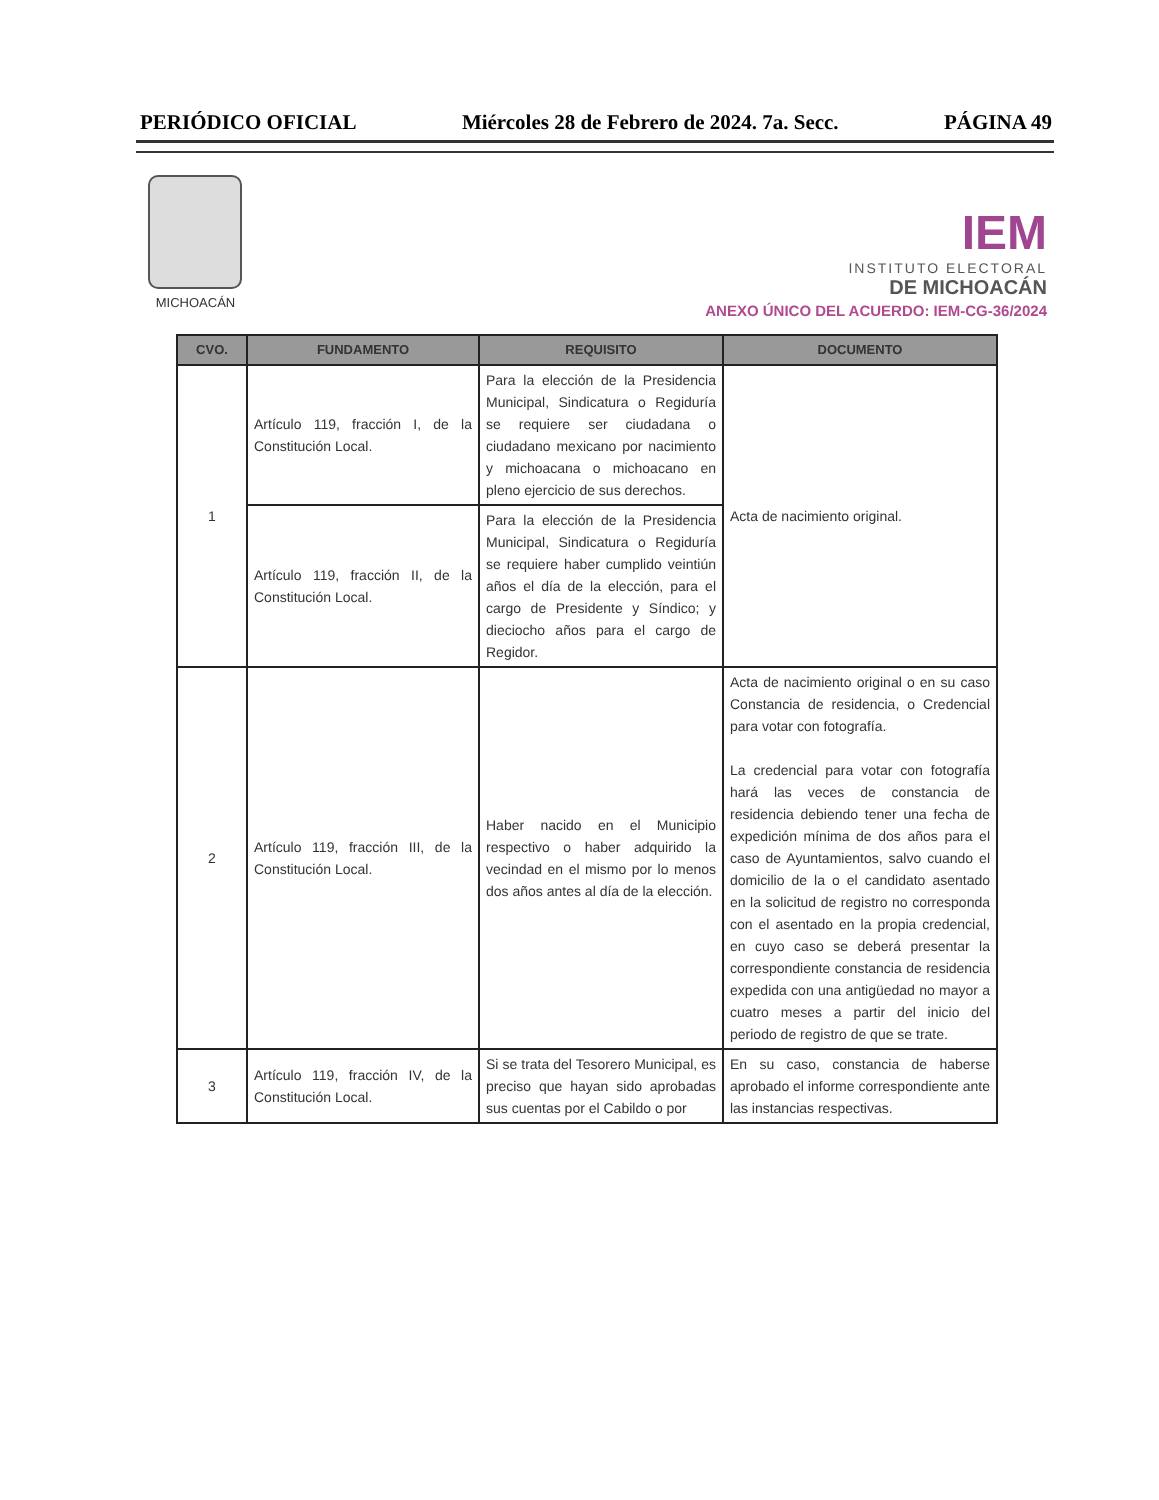PERIÓDICO OFICIAL Miércoles 28 de Febrero de 2024. 7a. Secc. PÁGINA 49
MICHOACÁN
IEM
INSTITUTO ELECTORAL
DE MICHOACÁN
ANEXO ÚNICO DEL ACUERDO: IEM-CG-36/2024
| CVO. | FUNDAMENTO | REQUISITO | DOCUMENTO |
| --- | --- | --- | --- |
| 1 | Artículo 119, fracción I, de la Constitución Local. | Para la elección de la Presidencia Municipal, Sindicatura o Regiduría se requiere ser ciudadana o ciudadano mexicano por nacimiento y michoacana o michoacano en pleno ejercicio de sus derechos. | Acta de nacimiento original. |
| | Artículo 119, fracción II, de la Constitución Local. | Para la elección de la Presidencia Municipal, Sindicatura o Regiduría se requiere haber cumplido veintiún años el día de la elección, para el cargo de Presidente y Síndico; y dieciocho años para el cargo de Regidor. | |
| 2 | Artículo 119, fracción III, de la Constitución Local. | Haber nacido en el Municipio respectivo o haber adquirido la vecindad en el mismo por lo menos dos años antes al día de la elección. | Acta de nacimiento original o en su caso Constancia de residencia, o Credencial para votar con fotografía. La credencial para votar con fotografía hará las veces de constancia de residencia debiendo tener una fecha de expedición mínima de dos años para el caso de Ayuntamientos, salvo cuando el domicilio de la o el candidato asentado en la solicitud de registro no corresponda con el asentado en la propia credencial, en cuyo caso se deberá presentar la correspondiente constancia de residencia expedida con una antigüedad no mayor a cuatro meses a partir del inicio del periodo de registro de que se trate. |
| 3 | Artículo 119, fracción IV, de la Constitución Local. | Si se trata del Tesorero Municipal, es preciso que hayan sido aprobadas sus cuentas por el Cabildo o por | En su caso, constancia de haberse aprobado el informe correspondiente ante las instancias respectivas. |